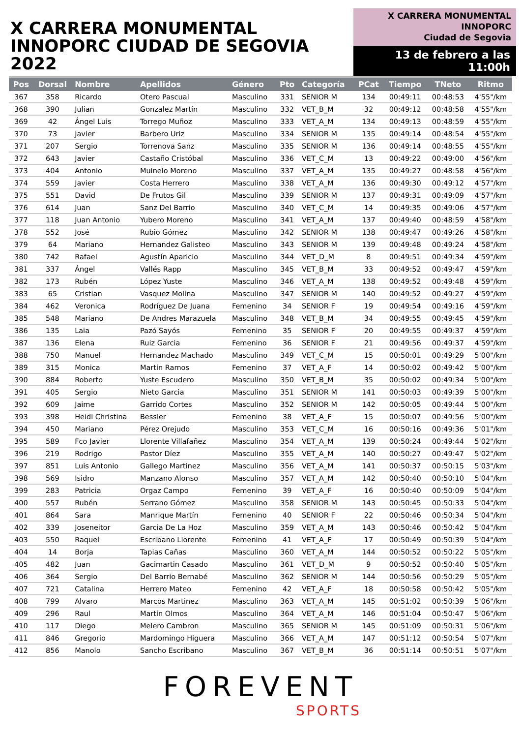X CARRERA MONUMENTAL
INNOPORC CIUDAD DE SEGOVIA 2022
X CARRERA MONUMENTAL
INNOPORC
Ciudad de Segovia
13 de febrero a las 11:00h
| Pos | Dorsal | Nombre | Apellidos | Género | Pto | Categoría | PCat | Tiempo | TNeto | Ritmo |
| --- | --- | --- | --- | --- | --- | --- | --- | --- | --- | --- |
| 367 | 358 | Ricardo | Otero Pascual | Masculino | 331 | SENIOR M | 134 | 00:49:11 | 00:48:53 | 4'55"/km |
| 368 | 390 | Julian | Gonzalez Martín | Masculino | 332 | VET_B_M | 32 | 00:49:12 | 00:48:58 | 4'55"/km |
| 369 | 42 | Ángel Luis | Torrego Muñoz | Masculino | 333 | VET_A_M | 134 | 00:49:13 | 00:48:59 | 4'55"/km |
| 370 | 73 | Javier | Barbero Uriz | Masculino | 334 | SENIOR M | 135 | 00:49:14 | 00:48:54 | 4'55"/km |
| 371 | 207 | Sergio | Torrenova Sanz | Masculino | 335 | SENIOR M | 136 | 00:49:14 | 00:48:55 | 4'55"/km |
| 372 | 643 | Javier | Castaño Cristóbal | Masculino | 336 | VET_C_M | 13 | 00:49:22 | 00:49:00 | 4'56"/km |
| 373 | 404 | Antonio | Muinelo Moreno | Masculino | 337 | VET_A_M | 135 | 00:49:27 | 00:48:58 | 4'56"/km |
| 374 | 559 | Javier | Costa Herrero | Masculino | 338 | VET_A_M | 136 | 00:49:30 | 00:49:12 | 4'57"/km |
| 375 | 551 | David | De Frutos Gil | Masculino | 339 | SENIOR M | 137 | 00:49:31 | 00:49:09 | 4'57"/km |
| 376 | 614 | Juan | Sanz Del Barrio | Masculino | 340 | VET_C_M | 14 | 00:49:35 | 00:49:06 | 4'57"/km |
| 377 | 118 | Juan Antonio | Yubero Moreno | Masculino | 341 | VET_A_M | 137 | 00:49:40 | 00:48:59 | 4'58"/km |
| 378 | 552 | José | Rubio Gómez | Masculino | 342 | SENIOR M | 138 | 00:49:47 | 00:49:26 | 4'58"/km |
| 379 | 64 | Mariano | Hernandez Galisteo | Masculino | 343 | SENIOR M | 139 | 00:49:48 | 00:49:24 | 4'58"/km |
| 380 | 742 | Rafael | Agustín Aparicio | Masculino | 344 | VET_D_M | 8 | 00:49:51 | 00:49:34 | 4'59"/km |
| 381 | 337 | Ángel | Vallés Rapp | Masculino | 345 | VET_B_M | 33 | 00:49:52 | 00:49:47 | 4'59"/km |
| 382 | 173 | Rubén | López Yuste | Masculino | 346 | VET_A_M | 138 | 00:49:52 | 00:49:48 | 4'59"/km |
| 383 | 65 | Cristian | Vasquez Molina | Masculino | 347 | SENIOR M | 140 | 00:49:52 | 00:49:27 | 4'59"/km |
| 384 | 462 | Veronica | Rodríguez De Juana | Femenino | 34 | SENIOR F | 19 | 00:49:54 | 00:49:16 | 4'59"/km |
| 385 | 548 | Mariano | De Andres Marazuela | Masculino | 348 | VET_B_M | 34 | 00:49:55 | 00:49:45 | 4'59"/km |
| 386 | 135 | Laia | Pazó Sayós | Femenino | 35 | SENIOR F | 20 | 00:49:55 | 00:49:37 | 4'59"/km |
| 387 | 136 | Elena | Ruiz Garcia | Femenino | 36 | SENIOR F | 21 | 00:49:56 | 00:49:37 | 4'59"/km |
| 388 | 750 | Manuel | Hernandez Machado | Masculino | 349 | VET_C_M | 15 | 00:50:01 | 00:49:29 | 5'00"/km |
| 389 | 315 | Monica | Martin Ramos | Femenino | 37 | VET_A_F | 14 | 00:50:02 | 00:49:42 | 5'00"/km |
| 390 | 884 | Roberto | Yuste Escudero | Masculino | 350 | VET_B_M | 35 | 00:50:02 | 00:49:34 | 5'00"/km |
| 391 | 405 | Sergio | Nieto Garcia | Masculino | 351 | SENIOR M | 141 | 00:50:03 | 00:49:39 | 5'00"/km |
| 392 | 609 | Jaime | Garrido Cortes | Masculino | 352 | SENIOR M | 142 | 00:50:05 | 00:49:44 | 5'00"/km |
| 393 | 398 | Heidi Christina | Bessler | Femenino | 38 | VET_A_F | 15 | 00:50:07 | 00:49:56 | 5'00"/km |
| 394 | 450 | Mariano | Pérez Orejudo | Masculino | 353 | VET_C_M | 16 | 00:50:16 | 00:49:36 | 5'01"/km |
| 395 | 589 | Fco Javier | Llorente Villafañez | Masculino | 354 | VET_A_M | 139 | 00:50:24 | 00:49:44 | 5'02"/km |
| 396 | 219 | Rodrigo | Pastor Díez | Masculino | 355 | VET_A_M | 140 | 00:50:27 | 00:49:47 | 5'02"/km |
| 397 | 851 | Luis Antonio | Gallego Martinez | Masculino | 356 | VET_A_M | 141 | 00:50:37 | 00:50:15 | 5'03"/km |
| 398 | 569 | Isidro | Manzano Alonso | Masculino | 357 | VET_A_M | 142 | 00:50:40 | 00:50:10 | 5'04"/km |
| 399 | 283 | Patricia | Orgaz Campo | Femenino | 39 | VET_A_F | 16 | 00:50:40 | 00:50:09 | 5'04"/km |
| 400 | 557 | Rubén | Serrano Gómez | Masculino | 358 | SENIOR M | 143 | 00:50:45 | 00:50:33 | 5'04"/km |
| 401 | 864 | Sara | Manrique Martín | Femenino | 40 | SENIOR F | 22 | 00:50:46 | 00:50:34 | 5'04"/km |
| 402 | 339 | Joseneitor | Garcia De La Hoz | Masculino | 359 | VET_A_M | 143 | 00:50:46 | 00:50:42 | 5'04"/km |
| 403 | 550 | Raquel | Escribano Llorente | Femenino | 41 | VET_A_F | 17 | 00:50:49 | 00:50:39 | 5'04"/km |
| 404 | 14 | Borja | Tapias Cañas | Masculino | 360 | VET_A_M | 144 | 00:50:52 | 00:50:22 | 5'05"/km |
| 405 | 482 | Juan | Gacimartin Casado | Masculino | 361 | VET_D_M | 9 | 00:50:52 | 00:50:40 | 5'05"/km |
| 406 | 364 | Sergio | Del Barrio Bernabé | Masculino | 362 | SENIOR M | 144 | 00:50:56 | 00:50:29 | 5'05"/km |
| 407 | 721 | Catalina | Herrero Mateo | Femenino | 42 | VET_A_F | 18 | 00:50:58 | 00:50:42 | 5'05"/km |
| 408 | 799 | Alvaro | Marcos Martinez | Masculino | 363 | VET_A_M | 145 | 00:51:02 | 00:50:39 | 5'06"/km |
| 409 | 296 | Raul | Martín Olmos | Masculino | 364 | VET_A_M | 146 | 00:51:04 | 00:50:47 | 5'06"/km |
| 410 | 117 | Diego | Melero Cambron | Masculino | 365 | SENIOR M | 145 | 00:51:09 | 00:50:31 | 5'06"/km |
| 411 | 846 | Gregorio | Mardomingo Higuera | Masculino | 366 | VET_A_M | 147 | 00:51:12 | 00:50:54 | 5'07"/km |
| 412 | 856 | Manolo | Sancho Escribano | Masculino | 367 | VET_B_M | 36 | 00:51:14 | 00:50:51 | 5'07"/km |
FOREVENT
SPORTS